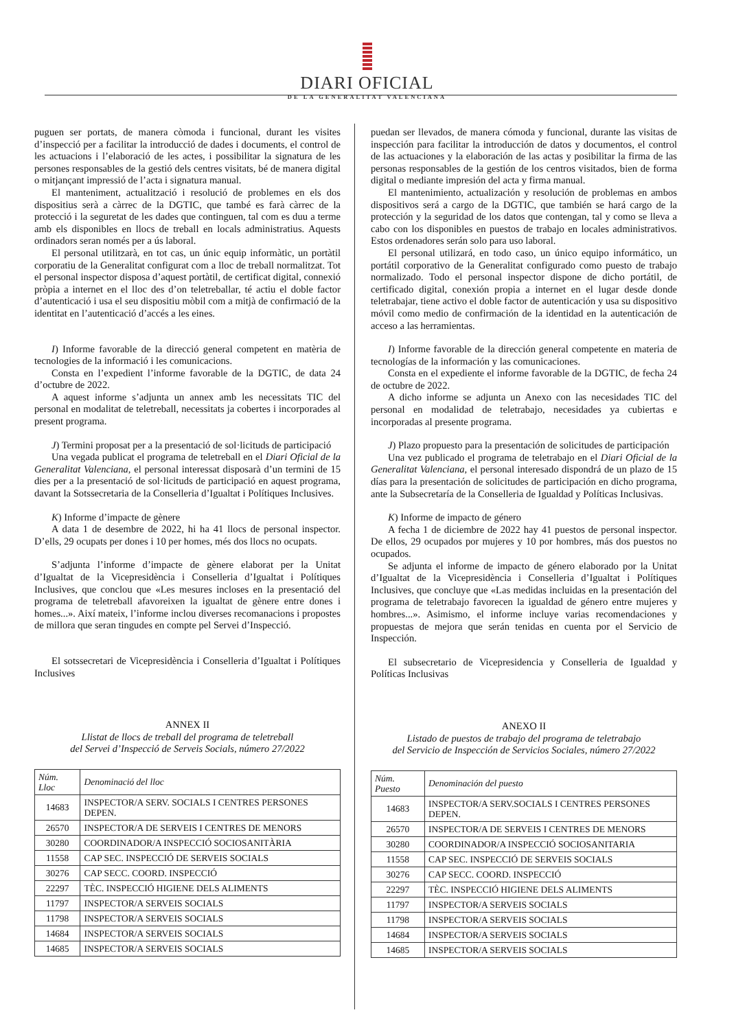DIARI OFICIAL
DE LA GENERALITAT VALENCIANA
puguen ser portats, de manera còmoda i funcional, durant les visites d’inspecció per a facilitar la introducció de dades i documents, el control de les actuacions i l’elaboració de les actes, i possibilitar la signatura de les persones responsables de la gestió dels centres visitats, bé de manera digital o mitjançant impressió de l’acta i signatura manual.
El manteniment, actualització i resolució de problemes en els dos dispositius serà a càrrec de la DGTIC, que també es farà càrrec de la protecció i la seguretat de les dades que continguen, tal com es duu a terme amb els disponibles en llocs de treball en locals administratius. Aquests ordinadors seran només per a ús laboral.
El personal utilitzarà, en tot cas, un únic equip informàtic, un portàtil corporatiu de la Generalitat configurat com a lloc de treball normalitzat. Tot el personal inspector disposa d’aquest portàtil, de certificat digital, connexió pròpia a internet en el lloc des d’on teletreballar, té actiu el doble factor d’autenticació i usa el seu dispositiu mòbil com a mitjà de confirmació de la identitat en l’autenticació d’accés a les eines.
I) Informe favorable de la direcció general competent en matèria de tecnologies de la informació i les comunicacions.
Consta en l’expedient l’informe favorable de la DGTIC, de data 24 d’octubre de 2022.
A aquest informe s’adjunta un annex amb les necessitats TIC del personal en modalitat de teletreball, necessitats ja cobertes i incorporades al present programa.
J) Termini proposat per a la presentació de sol·licituds de participació
Una vegada publicat el programa de teletreball en el Diari Oficial de la Generalitat Valenciana, el personal interessat disposarà d’un termini de 15 dies per a la presentació de sol·licituds de participació en aquest programa, davant la Sotssecretaria de la Conselleria d’Igualtat i Polítiques Inclusives.
K) Informe d’impacte de gènere
A data 1 de desembre de 2022, hi ha 41 llocs de personal inspector. D’ells, 29 ocupats per dones i 10 per homes, més dos llocs no ocupats.
S’adjunta l’informe d’impacte de gènere elaborat per la Unitat d’Igualtat de la Vicepresidència i Conselleria d’Igualtat i Polítiques Inclusives, que conclou que «Les mesures incloses en la presentació del programa de teletreball afavoreixen la igualtat de gènere entre dones i homes...». Així mateix, l’informe inclou diverses recomanacions i propostes de millora que seran tingudes en compte pel Servei d’Inspecció.
El sotssecretari de Vicepresidència i Conselleria d’Igualtat i Polítiques Inclusives
ANNEX II
Llistat de llocs de treball del programa de teletreball
del Servei d’Inspecció de Serveis Socials, número 27/2022
| Núm. Lloc | Denominació del lloc |
| --- | --- |
| 14683 | INSPECTOR/A SERV. SOCIALS I CENTRES PERSONES DEPEN. |
| 26570 | INSPECTOR/A DE SERVEIS I CENTRES DE MENORS |
| 30280 | COORDINADOR/A INSPECCIÓ SOCIOSANITÀRIA |
| 11558 | CAP SEC. INSPECCIÓ DE SERVEIS SOCIALS |
| 30276 | CAP SECC. COORD. INSPECCIÓ |
| 22297 | TÈC. INSPECCIÓ HIGIENE DELS ALIMENTS |
| 11797 | INSPECTOR/A SERVEIS SOCIALS |
| 11798 | INSPECTOR/A SERVEIS SOCIALS |
| 14684 | INSPECTOR/A SERVEIS SOCIALS |
| 14685 | INSPECTOR/A SERVEIS SOCIALS |
puedan ser llevados, de manera cómoda y funcional, durante las visitas de inspección para facilitar la introducción de datos y documentos, el control de las actuaciones y la elaboración de las actas y posibilitar la firma de las personas responsables de la gestión de los centros visitados, bien de forma digital o mediante impresión del acta y firma manual.
El mantenimiento, actualización y resolución de problemas en ambos dispositivos será a cargo de la DGTIC, que también se hará cargo de la protección y la seguridad de los datos que contengan, tal y como se lleva a cabo con los disponibles en puestos de trabajo en locales administrativos. Estos ordenadores serán solo para uso laboral.
El personal utilizará, en todo caso, un único equipo informático, un portátil corporativo de la Generalitat configurado como puesto de trabajo normalizado. Todo el personal inspector dispone de dicho portátil, de certificado digital, conexión propia a internet en el lugar desde donde teletrabajar, tiene activo el doble factor de autenticación y usa su dispositivo móvil como medio de confirmación de la identidad en la autenticación de acceso a las herramientas.
I) Informe favorable de la dirección general competente en materia de tecnologías de la información y las comunicaciones.
Consta en el expediente el informe favorable de la DGTIC, de fecha 24 de octubre de 2022.
A dicho informe se adjunta un Anexo con las necesidades TIC del personal en modalidad de teletrabajo, necesidades ya cubiertas e incorporadas al presente programa.
J) Plazo propuesto para la presentación de solicitudes de participación
Una vez publicado el programa de teletrabajo en el Diari Oficial de la Generalitat Valenciana, el personal interesado dispondrá de un plazo de 15 días para la presentación de solicitudes de participación en dicho programa, ante la Subsecretaría de la Conselleria de Igualdad y Políticas Inclusivas.
K) Informe de impacto de género
A fecha 1 de diciembre de 2022 hay 41 puestos de personal inspector. De ellos, 29 ocupados por mujeres y 10 por hombres, más dos puestos no ocupados.
Se adjunta el informe de impacto de género elaborado por la Unitat d’Igualtat de la Vicepresidència i Conselleria d’Igualtat i Polítiques Inclusives, que concluye que «Las medidas incluidas en la presentación del programa de teletrabajo favorecen la igualdad de género entre mujeres y hombres...». Asimismo, el informe incluye varias recomendaciones y propuestas de mejora que serán tenidas en cuenta por el Servicio de Inspección.
El subsecretario de Vicepresidencia y Conselleria de Igualdad y Políticas Inclusivas
ANEXO II
Listado de puestos de trabajo del programa de teletrabajo
del Servicio de Inspección de Servicios Sociales, número 27/2022
| Núm. Puesto | Denominación del puesto |
| --- | --- |
| 14683 | INSPECTOR/A SERV.SOCIALS I CENTRES PERSONES DEPEN. |
| 26570 | INSPECTOR/A DE SERVEIS I CENTRES DE MENORS |
| 30280 | COORDINADOR/A INSPECCIÓ SOCIOSANITARIA |
| 11558 | CAP SEC. INSPECCIÓ DE SERVEIS SOCIALS |
| 30276 | CAP SECC. COORD. INSPECCIÓ |
| 22297 | TÈC. INSPECCIÓ HIGIENE DELS ALIMENTS |
| 11797 | INSPECTOR/A SERVEIS SOCIALS |
| 11798 | INSPECTOR/A SERVEIS SOCIALS |
| 14684 | INSPECTOR/A SERVEIS SOCIALS |
| 14685 | INSPECTOR/A SERVEIS SOCIALS |